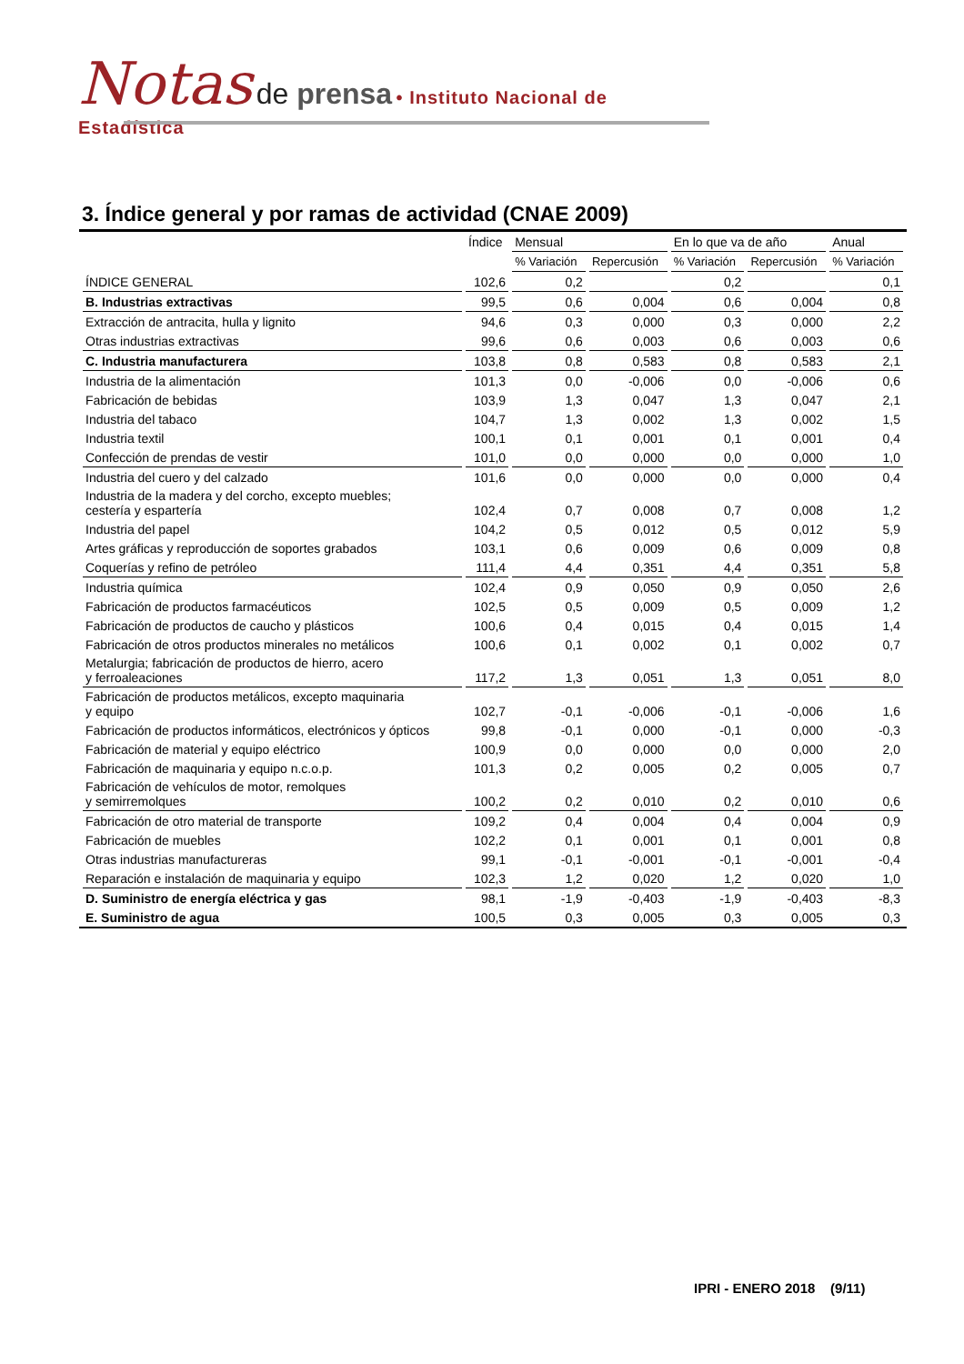Notas de prensa • Instituto Nacional de Estadística
3. Índice general y por ramas de actividad (CNAE 2009)
| | Índice | Mensual | | En lo que va de año | | Anual |
| --- | --- | --- | --- | --- | --- | --- |
| | | % Variación | Repercusión | % Variación | Repercusión | % Variación |
| ÍNDICE GENERAL | 102,6 | 0,2 | | 0,2 | | 0,1 |
| B. Industrias extractivas | 99,5 | 0,6 | 0,004 | 0,6 | 0,004 | 0,8 |
| Extracción de antracita, hulla y lignito | 94,6 | 0,3 | 0,000 | 0,3 | 0,000 | 2,2 |
| Otras industrias extractivas | 99,6 | 0,6 | 0,003 | 0,6 | 0,003 | 0,6 |
| C. Industria manufacturera | 103,8 | 0,8 | 0,583 | 0,8 | 0,583 | 2,1 |
| Industria de la alimentación | 101,3 | 0,0 | -0,006 | 0,0 | -0,006 | 0,6 |
| Fabricación de bebidas | 103,9 | 1,3 | 0,047 | 1,3 | 0,047 | 2,1 |
| Industria del tabaco | 104,7 | 1,3 | 0,002 | 1,3 | 0,002 | 1,5 |
| Industria textil | 100,1 | 0,1 | 0,001 | 0,1 | 0,001 | 0,4 |
| Confección de prendas de vestir | 101,0 | 0,0 | 0,000 | 0,0 | 0,000 | 1,0 |
| Industria del cuero y del calzado | 101,6 | 0,0 | 0,000 | 0,0 | 0,000 | 0,4 |
| Industria de la madera y del corcho, excepto muebles; cestería y espartería | 102,4 | 0,7 | 0,008 | 0,7 | 0,008 | 1,2 |
| Industria del papel | 104,2 | 0,5 | 0,012 | 0,5 | 0,012 | 5,9 |
| Artes gráficas y reproducción de soportes grabados | 103,1 | 0,6 | 0,009 | 0,6 | 0,009 | 0,8 |
| Coquerías y refino de petróleo | 111,4 | 4,4 | 0,351 | 4,4 | 0,351 | 5,8 |
| Industria química | 102,4 | 0,9 | 0,050 | 0,9 | 0,050 | 2,6 |
| Fabricación de productos farmacéuticos | 102,5 | 0,5 | 0,009 | 0,5 | 0,009 | 1,2 |
| Fabricación de productos de caucho y plásticos | 100,6 | 0,4 | 0,015 | 0,4 | 0,015 | 1,4 |
| Fabricación de otros productos minerales no metálicos | 100,6 | 0,1 | 0,002 | 0,1 | 0,002 | 0,7 |
| Metalurgia; fabricación de productos de hierro, acero y ferroaleaciones | 117,2 | 1,3 | 0,051 | 1,3 | 0,051 | 8,0 |
| Fabricación de productos metálicos, excepto maquinaria y equipo | 102,7 | -0,1 | -0,006 | -0,1 | -0,006 | 1,6 |
| Fabricación de productos informáticos, electrónicos y ópticos | 99,8 | -0,1 | 0,000 | -0,1 | 0,000 | -0,3 |
| Fabricación de material y equipo eléctrico | 100,9 | 0,0 | 0,000 | 0,0 | 0,000 | 2,0 |
| Fabricación de maquinaria y equipo n.c.o.p. | 101,3 | 0,2 | 0,005 | 0,2 | 0,005 | 0,7 |
| Fabricación de vehículos de motor, remolques y semirremolques | 100,2 | 0,2 | 0,010 | 0,2 | 0,010 | 0,6 |
| Fabricación de otro material de transporte | 109,2 | 0,4 | 0,004 | 0,4 | 0,004 | 0,9 |
| Fabricación de muebles | 102,2 | 0,1 | 0,001 | 0,1 | 0,001 | 0,8 |
| Otras industrias manufactureras | 99,1 | -0,1 | -0,001 | -0,1 | -0,001 | -0,4 |
| Reparación e instalación de maquinaria y equipo | 102,3 | 1,2 | 0,020 | 1,2 | 0,020 | 1,0 |
| D. Suministro de energía eléctrica y gas | 98,1 | -1,9 | -0,403 | -1,9 | -0,403 | -8,3 |
| E. Suministro de agua | 100,5 | 0,3 | 0,005 | 0,3 | 0,005 | 0,3 |
IPRI - ENERO 2018 (9/11)